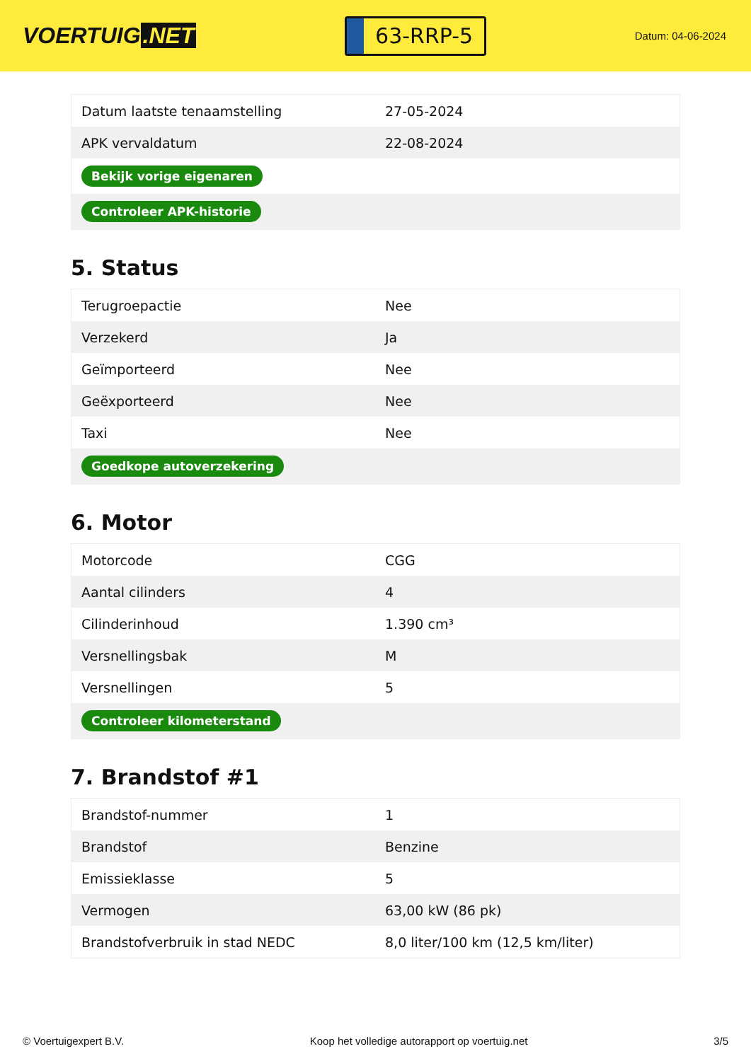VOERTUIG.NET
63-RRP-5
Datum: 04-06-2024
| Datum laatste tenaamstelling | 27-05-2024 |
| APK vervaldatum | 22-08-2024 |
| Bekijk vorige eigenaren | |
| Controleer APK-historie | |
5. Status
| Terugroepactie | Nee |
| Verzekerd | Ja |
| Geïmporteerd | Nee |
| Geëxporteerd | Nee |
| Taxi | Nee |
| Goedkope autoverzekering | |
6. Motor
| Motorcode | CGG |
| Aantal cilinders | 4 |
| Cilinderinhoud | 1.390 cm³ |
| Versnellingsbak | M |
| Versnellingen | 5 |
| Controleer kilometerstand | |
7. Brandstof #1
| Brandstof-nummer | 1 |
| Brandstof | Benzine |
| Emissieklasse | 5 |
| Vermogen | 63,00 kW (86 pk) |
| Brandstofverbruik in stad NEDC | 8,0 liter/100 km (12,5 km/liter) |
© Voertuigexpert B.V. Koop het volledige autorapport op voertuig.net 3/5